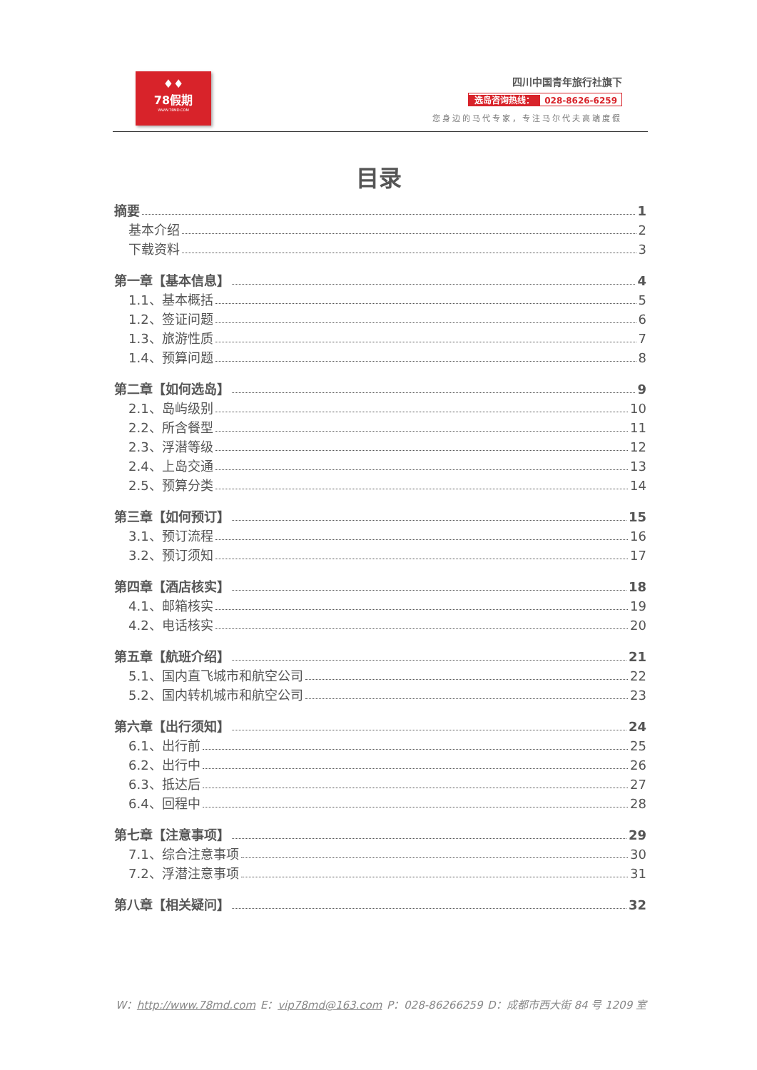♦♦
78假期
WWW.78MD.COM
四川中国青年旅行社旗下
选岛咨询热线： 028-8626-6259
您身边的马代专家，专注马尔代夫高端度假
目录
摘要 1
基本介绍 2
下载资料 3
第一章【基本信息】 4
1.1、基本概括 5
1.2、签证问题 6
1.3、旅游性质 7
1.4、预算问题 8
第二章【如何选岛】 9
2.1、岛屿级别 10
2.2、所含餐型 11
2.3、浮潜等级 12
2.4、上岛交通 13
2.5、预算分类 14
第三章【如何预订】 15
3.1、预订流程 16
3.2、预订须知 17
第四章【酒店核实】 18
4.1、邮箱核实 19
4.2、电话核实 20
第五章【航班介绍】 21
5.1、国内直飞城市和航空公司 22
5.2、国内转机城市和航空公司 23
第六章【出行须知】 24
6.1、出行前 25
6.2、出行中 26
6.3、抵达后 27
6.4、回程中 28
第七章【注意事项】 29
7.1、综合注意事项 30
7.2、浮潜注意事项 31
第八章【相关疑问】 32
W：http://www.78md.com E：vip78md@163.com P：028-86266259 D：成都市西大街 84 号 1209 室